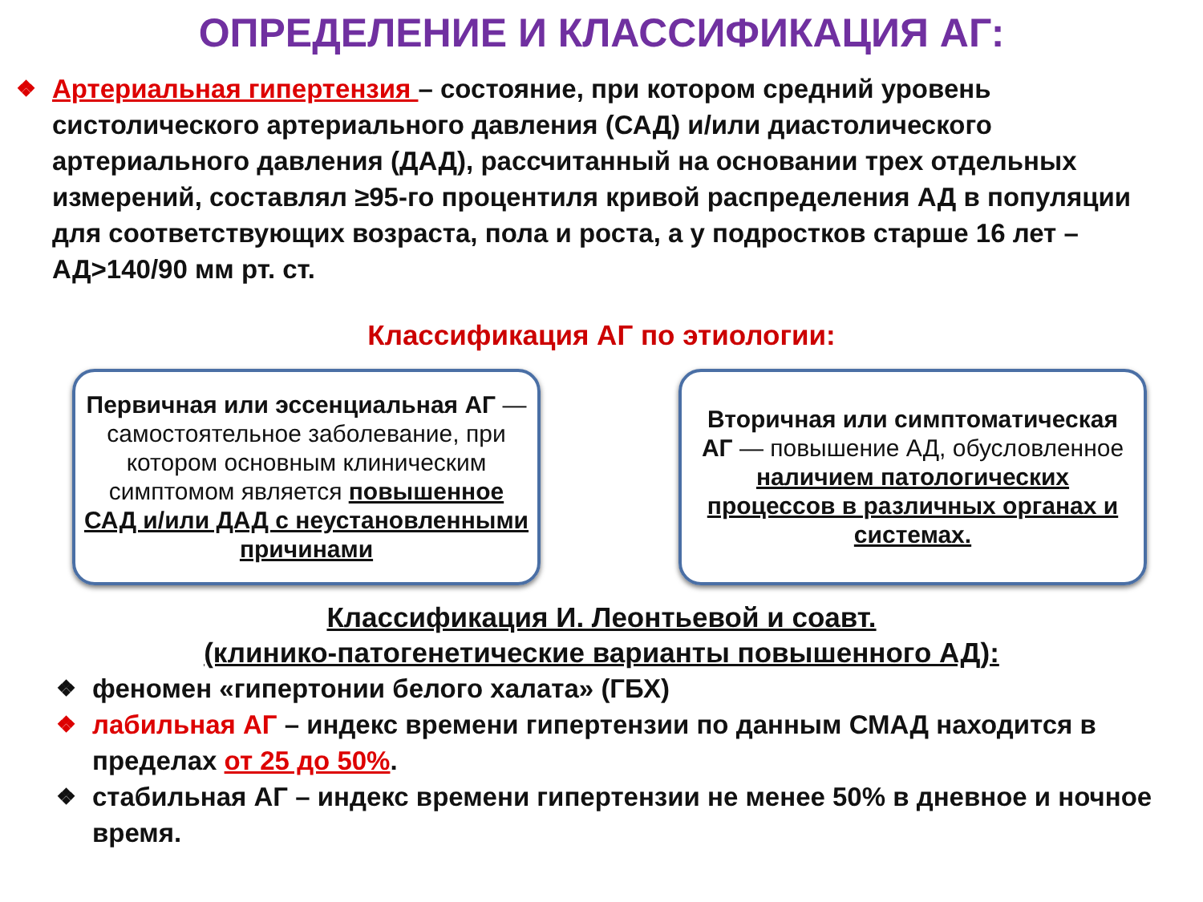ОПРЕДЕЛЕНИЕ И КЛАССИФИКАЦИЯ АГ:
❖
Артериальная гипертензия – состояние, при котором средний уровень систолического артериального давления (САД) и/или диастолического артериального давления (ДАД), рассчитанный на основании трех отдельных измерений, составлял ≥95-го процентиля кривой распределения АД в популяции для соответствующих возраста, пола и роста, а у подростков старше 16 лет – АД>140/90 мм рт. ст.
Классификация АГ по этиологии:
Первичная или эссенциальная АГ — самостоятельное заболевание, при котором основным клиническим симптомом является повышенное САД и/или ДАД с неустановленными причинами
Вторичная или симптоматическая АГ — повышение АД, обусловленное наличием патологических процессов в различных органах и системах.
Классификация И. Леонтьевой и соавт.
(клинико-патогенетические варианты повышенного АД):
❖ феномен «гипертонии белого халата» (ГБХ)
❖ лабильная АГ – индекс времени гипертензии по данным СМАД находится в пределах от 25 до 50%.
❖ стабильная АГ – индекс времени гипертензии не менее 50% в дневное и ночное время.